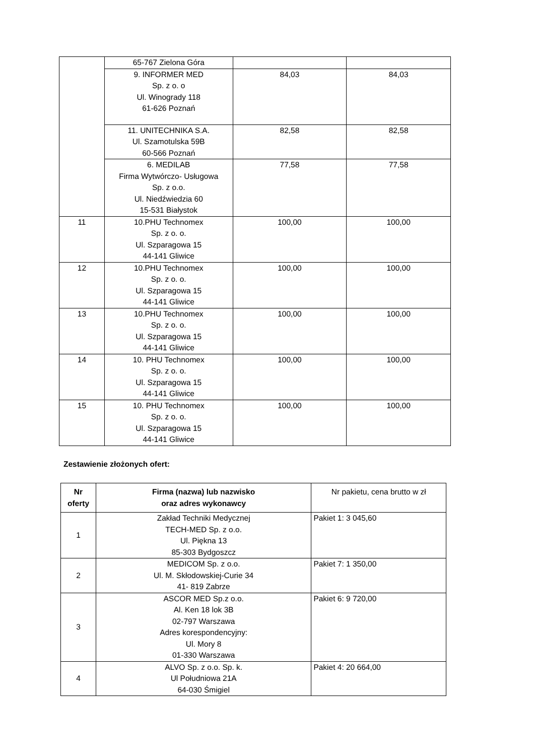| | 65-767 Zielona Góra | | |
| | 9. INFORMER MED Sp. z o. o Ul. Winogrady 118 61-626 Poznań | 84,03 | 84,03 |
| | 11. UNITECHNIKA S.A. Ul. Szamotulska 59B 60-566 Poznań | 82,58 | 82,58 |
| | 6. MEDILAB Firma Wytwórczo- Usługowa Sp. z o.o. Ul. Niedźwiedzia 60 15-531 Białystok | 77,58 | 77,58 |
| 11 | 10.PHU Technomex Sp. z o. o. Ul. Szparagowa 15 44-141 Gliwice | 100,00 | 100,00 |
| 12 | 10.PHU Technomex Sp. z o. o. Ul. Szparagowa 15 44-141 Gliwice | 100,00 | 100,00 |
| 13 | 10.PHU Technomex Sp. z o. o. Ul. Szparagowa 15 44-141 Gliwice | 100,00 | 100,00 |
| 14 | 10. PHU Technomex Sp. z o. o. Ul. Szparagowa 15 44-141 Gliwice | 100,00 | 100,00 |
| 15 | 10. PHU Technomex Sp. z o. o. Ul. Szparagowa 15 44-141 Gliwice | 100,00 | 100,00 |
Zestawienie złożonych ofert:
| Nr oferty | Firma (nazwa) lub nazwisko oraz adres wykonawcy | Nr pakietu, cena brutto w zł |
| 1 | Zakład Techniki Medycznej TECH-MED Sp. z o.o. Ul. Piękna 13 85-303 Bydgoszcz | Pakiet 1: 3 045,60 |
| 2 | MEDICOM Sp. z o.o. Ul. M. Skłodowskiej-Curie 34 41- 819 Zabrze | Pakiet 7: 1 350,00 |
| 3 | ASCOR MED Sp.z o.o. Al. Ken 18 lok 3B 02-797 Warszawa Adres korespondencyjny: Ul. Mory 8 01-330 Warszawa | Pakiet 6: 9 720,00 |
| 4 | ALVO Sp. z o.o. Sp. k. Ul Południowa 21A 64-030 Śmigiel | Pakiet 4: 20 664,00 |